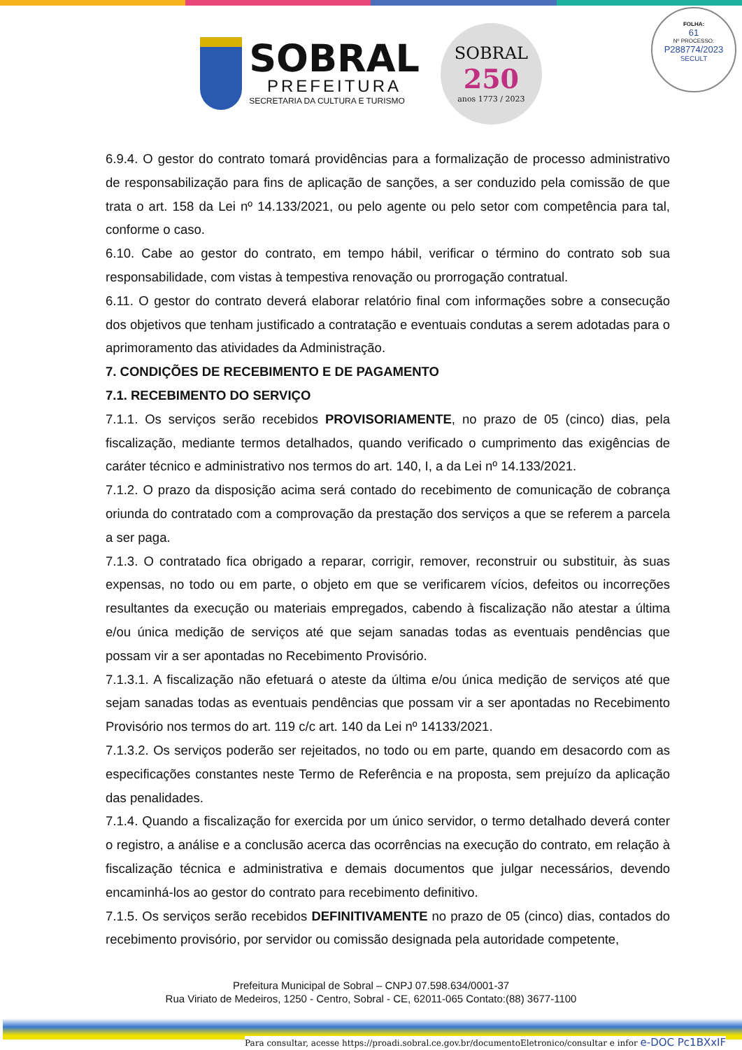SOBRAL
PREFEITURA
SECRETARIA DA CULTURA E TURISMO
SOBRAL
250
anos 1773 / 2023
FOLHA:
61
Nº PROCESSO:
P288774/2023
SECULT
6.9.4. O gestor do contrato tomará providências para a formalização de processo administrativo de responsabilização para fins de aplicação de sanções, a ser conduzido pela comissão de que trata o art. 158 da Lei nº 14.133/2021, ou pelo agente ou pelo setor com competência para tal, conforme o caso.
6.10. Cabe ao gestor do contrato, em tempo hábil, verificar o término do contrato sob sua responsabilidade, com vistas à tempestiva renovação ou prorrogação contratual.
6.11. O gestor do contrato deverá elaborar relatório final com informações sobre a consecução dos objetivos que tenham justificado a contratação e eventuais condutas a serem adotadas para o aprimoramento das atividades da Administração.
7. CONDIÇÕES DE RECEBIMENTO E DE PAGAMENTO
7.1. RECEBIMENTO DO SERVIÇO
7.1.1. Os serviços serão recebidos PROVISORIAMENTE, no prazo de 05 (cinco) dias, pela fiscalização, mediante termos detalhados, quando verificado o cumprimento das exigências de caráter técnico e administrativo nos termos do art. 140, I, a da Lei nº 14.133/2021.
7.1.2. O prazo da disposição acima será contado do recebimento de comunicação de cobrança oriunda do contratado com a comprovação da prestação dos serviços a que se referem a parcela a ser paga.
7.1.3. O contratado fica obrigado a reparar, corrigir, remover, reconstruir ou substituir, às suas expensas, no todo ou em parte, o objeto em que se verificarem vícios, defeitos ou incorreções resultantes da execução ou materiais empregados, cabendo à fiscalização não atestar a última e/ou única medição de serviços até que sejam sanadas todas as eventuais pendências que possam vir a ser apontadas no Recebimento Provisório.
7.1.3.1. A fiscalização não efetuará o ateste da última e/ou única medição de serviços até que sejam sanadas todas as eventuais pendências que possam vir a ser apontadas no Recebimento Provisório nos termos do art. 119 c/c art. 140 da Lei nº 14133/2021.
7.1.3.2. Os serviços poderão ser rejeitados, no todo ou em parte, quando em desacordo com as especificações constantes neste Termo de Referência e na proposta, sem prejuízo da aplicação das penalidades.
7.1.4. Quando a fiscalização for exercida por um único servidor, o termo detalhado deverá conter o registro, a análise e a conclusão acerca das ocorrências na execução do contrato, em relação à fiscalização técnica e administrativa e demais documentos que julgar necessários, devendo encaminhá-los ao gestor do contrato para recebimento definitivo.
7.1.5. Os serviços serão recebidos DEFINITIVAMENTE no prazo de 05 (cinco) dias, contados do recebimento provisório, por servidor ou comissão designada pela autoridade competente,
Prefeitura Municipal de Sobral – CNPJ 07.598.634/0001-37
Rua Viriato de Medeiros, 1250 - Centro, Sobral - CE, 62011-065 Contato:(88) 3677-1100
Para consultar, acesse https://proadi.sobral.ce.gov.br/documentoEletronico/consultar e infor e-DOC Pc1BXxIF